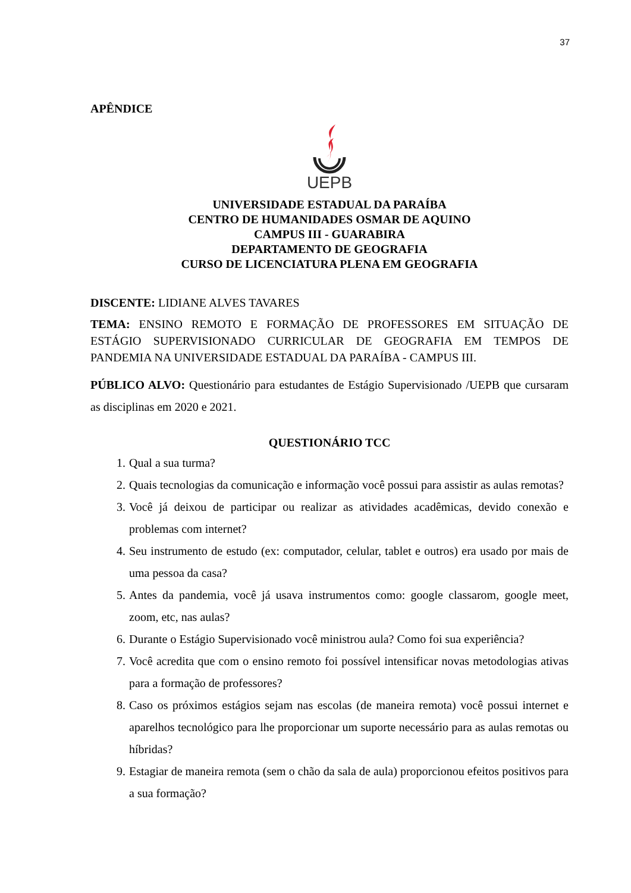37
APÊNDICE
UEPB
UNIVERSIDADE ESTADUAL DA PARAÍBA
CENTRO DE HUMANIDADES OSMAR DE AQUINO
CAMPUS III - GUARABIRA
DEPARTAMENTO DE GEOGRAFIA
CURSO DE LICENCIATURA PLENA EM GEOGRAFIA
DISCENTE: LIDIANE ALVES TAVARES
TEMA: ENSINO REMOTO E FORMAÇÃO DE PROFESSORES EM SITUAÇÃO DE ESTÁGIO SUPERVISIONADO CURRICULAR DE GEOGRAFIA EM TEMPOS DE PANDEMIA NA UNIVERSIDADE ESTADUAL DA PARAÍBA - CAMPUS III.
PÚBLICO ALVO: Questionário para estudantes de Estágio Supervisionado /UEPB que cursaram as disciplinas em 2020 e 2021.
QUESTIONÁRIO TCC
1. Qual a sua turma?
2. Quais tecnologias da comunicação e informação você possui para assistir as aulas remotas?
3. Você já deixou de participar ou realizar as atividades acadêmicas, devido conexão e problemas com internet?
4. Seu instrumento de estudo (ex: computador, celular, tablet e outros) era usado por mais de uma pessoa da casa?
5. Antes da pandemia, você já usava instrumentos como: google classarom, google meet, zoom, etc, nas aulas?
6. Durante o Estágio Supervisionado você ministrou aula? Como foi sua experiência?
7. Você acredita que com o ensino remoto foi possível intensificar novas metodologias ativas para a formação de professores?
8. Caso os próximos estágios sejam nas escolas (de maneira remota) você possui internet e aparelhos tecnológico para lhe proporcionar um suporte necessário para as aulas remotas ou híbridas?
9. Estagiar de maneira remota (sem o chão da sala de aula) proporcionou efeitos positivos para a sua formação?